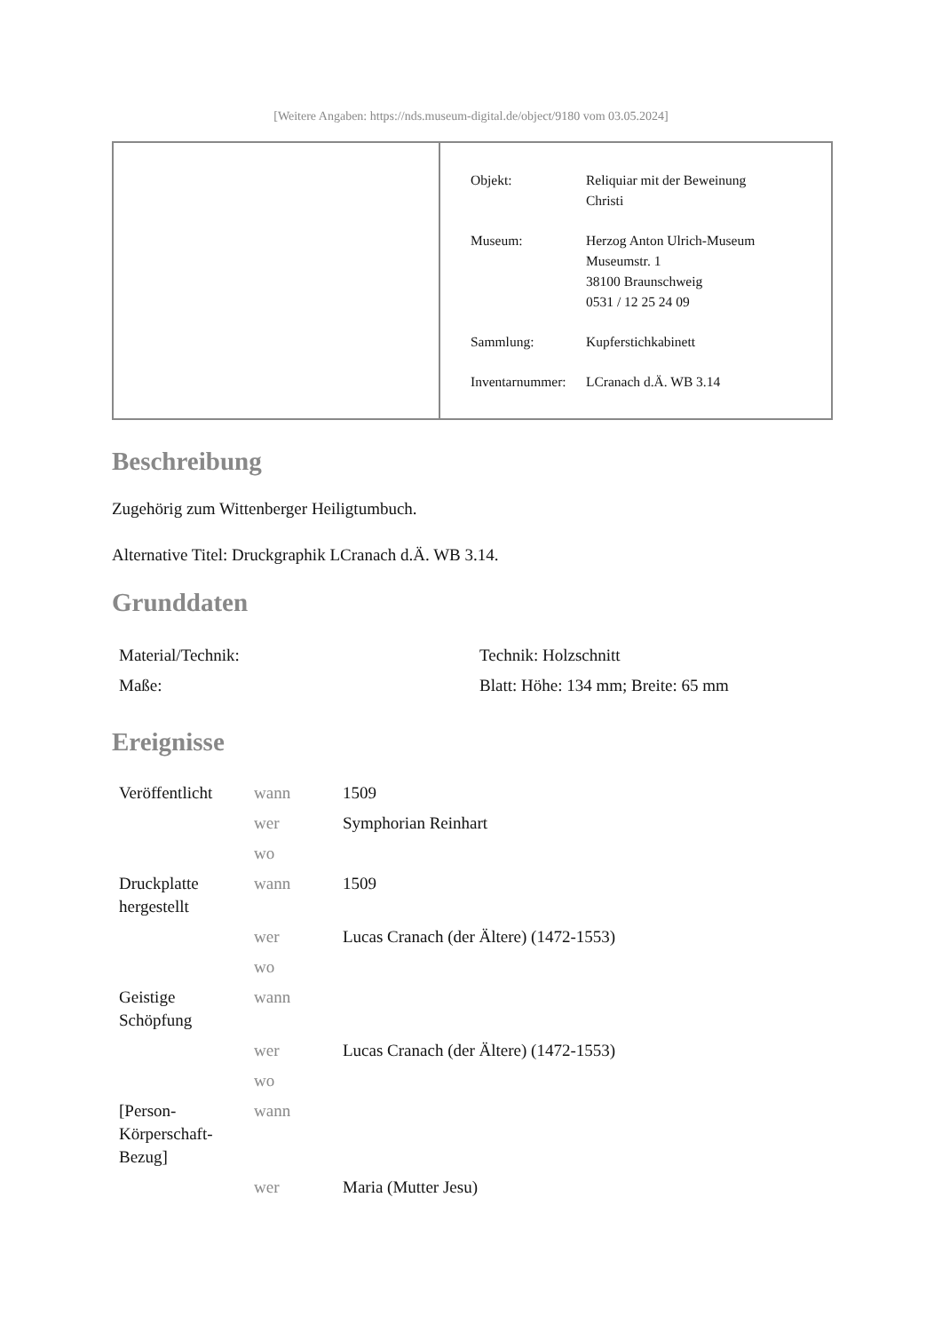[Weitere Angaben: https://nds.museum-digital.de/object/9180 vom 03.05.2024]
| Objekt: | Reliquiar mit der Beweinung Christi |
| Museum: | Herzog Anton Ulrich-Museum Museumstr. 1 38100 Braunschweig 0531 / 12 25 24 09 |
| Sammlung: | Kupferstichkabinett |
| Inventarnummer: | LCranach d.Ä. WB 3.14 |
Beschreibung
Zugehörig zum Wittenberger Heiligtumbuch.
Alternative Titel: Druckgraphik LCranach d.Ä. WB 3.14.
Grunddaten
| Material/Technik: | Technik: Holzschnitt |
| Maße: | Blatt: Höhe: 134 mm; Breite: 65 mm |
Ereignisse
| Veröffentlicht | wann | 1509 |
| | wer | Symphorian Reinhart |
| | wo | |
| Druckplatte hergestellt | wann | 1509 |
| | wer | Lucas Cranach (der Ältere) (1472-1553) |
| | wo | |
| Geistige Schöpfung | wann | |
| | wer | Lucas Cranach (der Ältere) (1472-1553) |
| | wo | |
| [Person-Körperschaft-Bezug] | wann | |
| | wer | Maria (Mutter Jesu) |